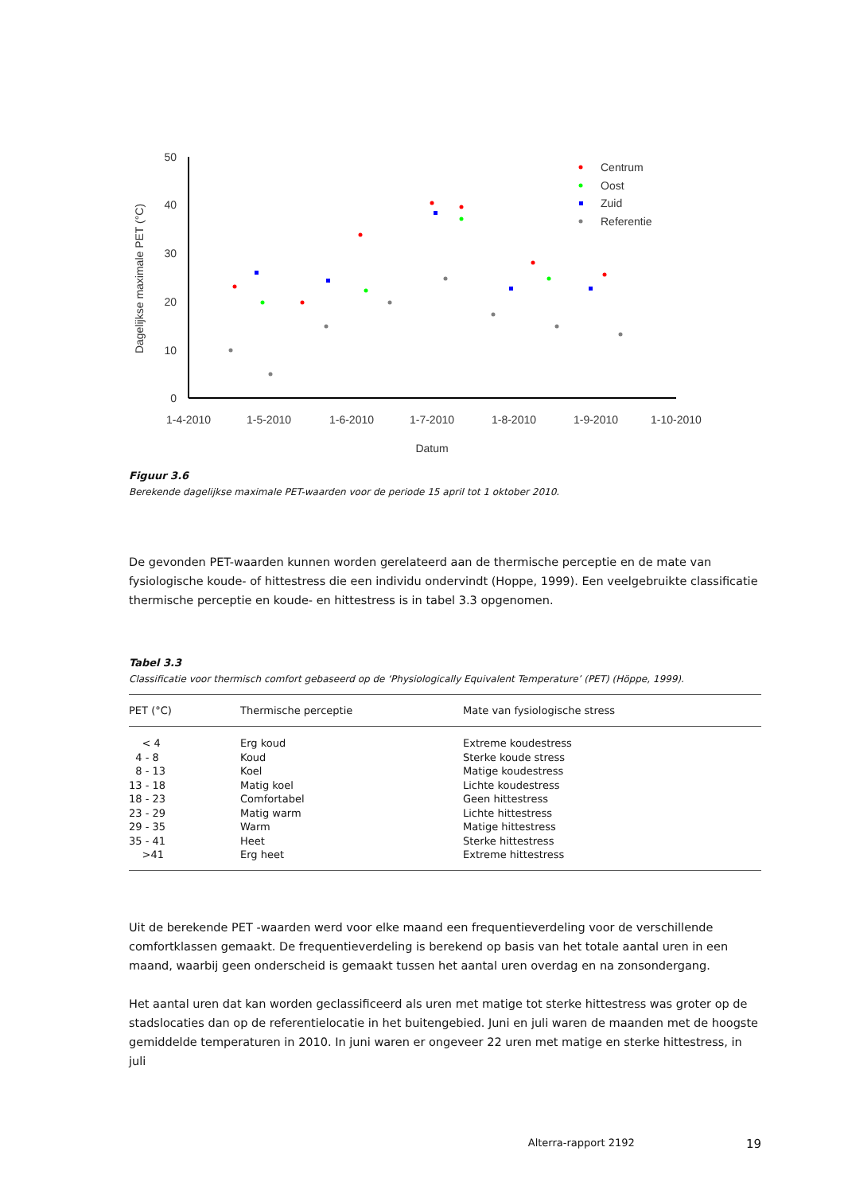Dagelijkse maximale PET (°C)
50
40
30
20
10
0
1-4-2010
1-5-2010
1-6-2010
1-7-2010
1-8-2010
1-9-2010
1-10-2010
Datum
Centrum
Oost
Zuid
Referentie
Figuur 3.6
Berekende dagelijkse maximale PET-waarden voor de periode 15 april tot 1 oktober 2010.
De gevonden PET-waarden kunnen worden gerelateerd aan de thermische perceptie en de mate van fysiologische koude- of hittestress die een individu ondervindt (Hoppe, 1999). Een veelgebruikte classificatie thermische perceptie en koude- en hittestress is in tabel 3.3 opgenomen.
Tabel 3.3
Classificatie voor thermisch comfort gebaseerd op de ‘Physiologically Equivalent Temperature’ (PET) (Höppe, 1999).
| PET (°C) | Thermische perceptie | Mate van fysiologische stress |
| --- | --- | --- |
| < 4 | Erg koud | Extreme koudestress |
| 4 - 8 | Koud | Sterke koude stress |
| 8 - 13 | Koel | Matige koudestress |
| 13 - 18 | Matig koel | Lichte koudestress |
| 18 - 23 | Comfortabel | Geen hittestress |
| 23 - 29 | Matig warm | Lichte hittestress |
| 29 - 35 | Warm | Matige hittestress |
| 35 - 41 | Heet | Sterke hittestress |
| >41 | Erg heet | Extreme hittestress |
Uit de berekende PET -waarden werd voor elke maand een frequentieverdeling voor de verschillende comfortklassen gemaakt. De frequentieverdeling is berekend op basis van het totale aantal uren in een maand, waarbij geen onderscheid is gemaakt tussen het aantal uren overdag en na zonsondergang.
Het aantal uren dat kan worden geclassificeerd als uren met matige tot sterke hittestress was groter op de stadslocaties dan op de referentielocatie in het buitengebied. Juni en juli waren de maanden met de hoogste gemiddelde temperaturen in 2010. In juni waren er ongeveer 22 uren met matige en sterke hittestress, in juli
Alterra-rapport 2192 19